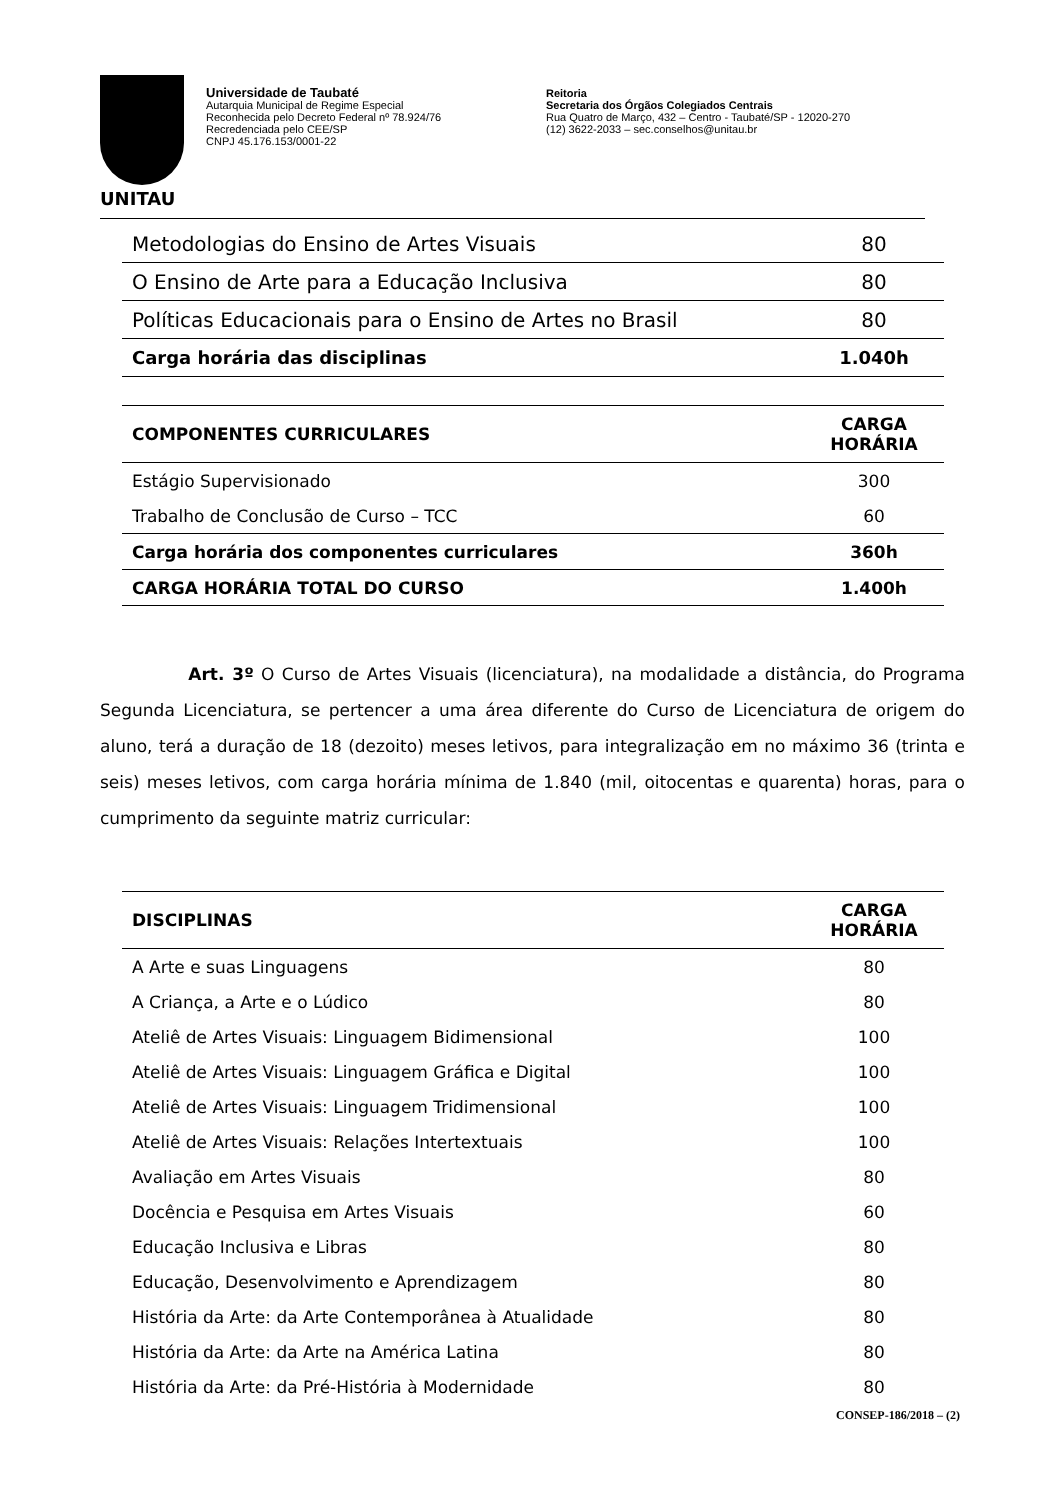UNITAU
Universidade de Taubaté
Autarquia Municipal de Regime Especial
Reconhecida pelo Decreto Federal nº 78.924/76
Recredenciada pelo CEE/SP
CNPJ 45.176.153/0001-22
Reitoria
Secretaria dos Órgãos Colegiados Centrais
Rua Quatro de Março, 432 – Centro - Taubaté/SP - 12020-270
(12) 3622-2033 – sec.conselhos@unitau.br
| Metodologias do Ensino de Artes Visuais | 80 |
| O Ensino de Arte para a Educação Inclusiva | 80 |
| Políticas Educacionais para o Ensino de Artes no Brasil | 80 |
| Carga horária das disciplinas | 1.040h |
| COMPONENTES CURRICULARES | CARGA HORÁRIA |
| --- | --- |
| Estágio Supervisionado | 300 |
| Trabalho de Conclusão de Curso – TCC | 60 |
| Carga horária dos componentes curriculares | 360h |
| CARGA HORÁRIA TOTAL DO CURSO | 1.400h |
Art. 3º O Curso de Artes Visuais (licenciatura), na modalidade a distância, do Programa Segunda Licenciatura, se pertencer a uma área diferente do Curso de Licenciatura de origem do aluno, terá a duração de 18 (dezoito) meses letivos, para integralização em no máximo 36 (trinta e seis) meses letivos, com carga horária mínima de 1.840 (mil, oitocentas e quarenta) horas, para o cumprimento da seguinte matriz curricular:
| DISCIPLINAS | CARGA HORÁRIA |
| --- | --- |
| A Arte e suas Linguagens | 80 |
| A Criança, a Arte e o Lúdico | 80 |
| Ateliê de Artes Visuais: Linguagem Bidimensional | 100 |
| Ateliê de Artes Visuais: Linguagem Gráfica e Digital | 100 |
| Ateliê de Artes Visuais: Linguagem Tridimensional | 100 |
| Ateliê de Artes Visuais: Relações Intertextuais | 100 |
| Avaliação em Artes Visuais | 80 |
| Docência e Pesquisa em Artes Visuais | 60 |
| Educação Inclusiva e Libras | 80 |
| Educação, Desenvolvimento e Aprendizagem | 80 |
| História da Arte: da Arte Contemporânea à Atualidade | 80 |
| História da Arte: da Arte na América Latina | 80 |
| História da Arte: da Pré-História à Modernidade | 80 |
CONSEP-186/2018 – (2)